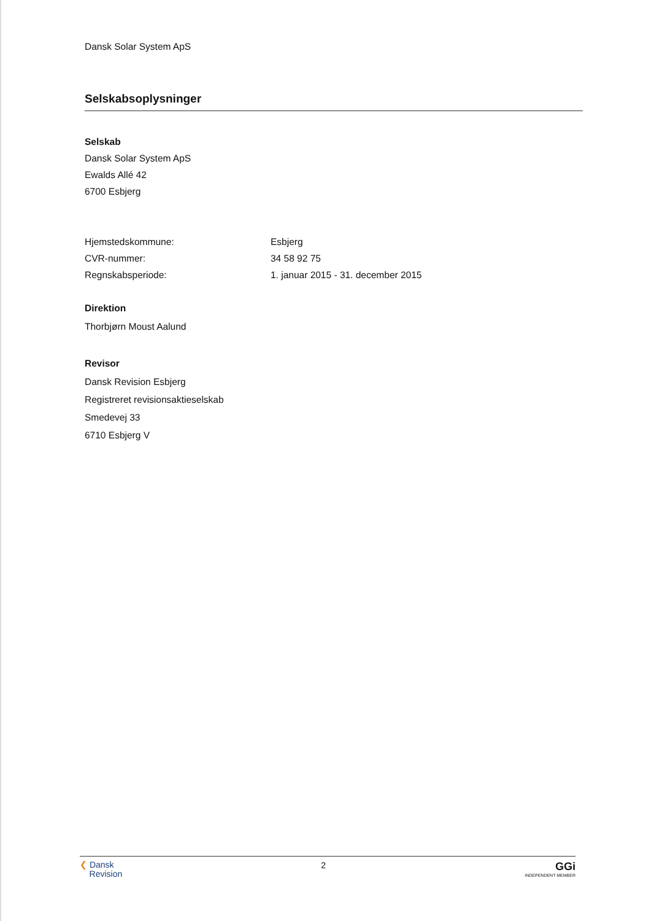Dansk Solar System ApS
Selskabsoplysninger
Selskab
Dansk Solar System ApS
Ewalds Allé 42
6700 Esbjerg
Hjemstedskommune: Esbjerg
CVR-nummer: 34 58 92 75
Regnskabsperiode: 1. januar 2015 - 31. december 2015
Direktion
Thorbjørn Moust Aalund
Revisor
Dansk Revision Esbjerg
Registreret revisionsaktieselskab
Smedevej 33
6710 Esbjerg V
❮ Dansk
Revision
2
GGi
INDEPENDENT MEMBER